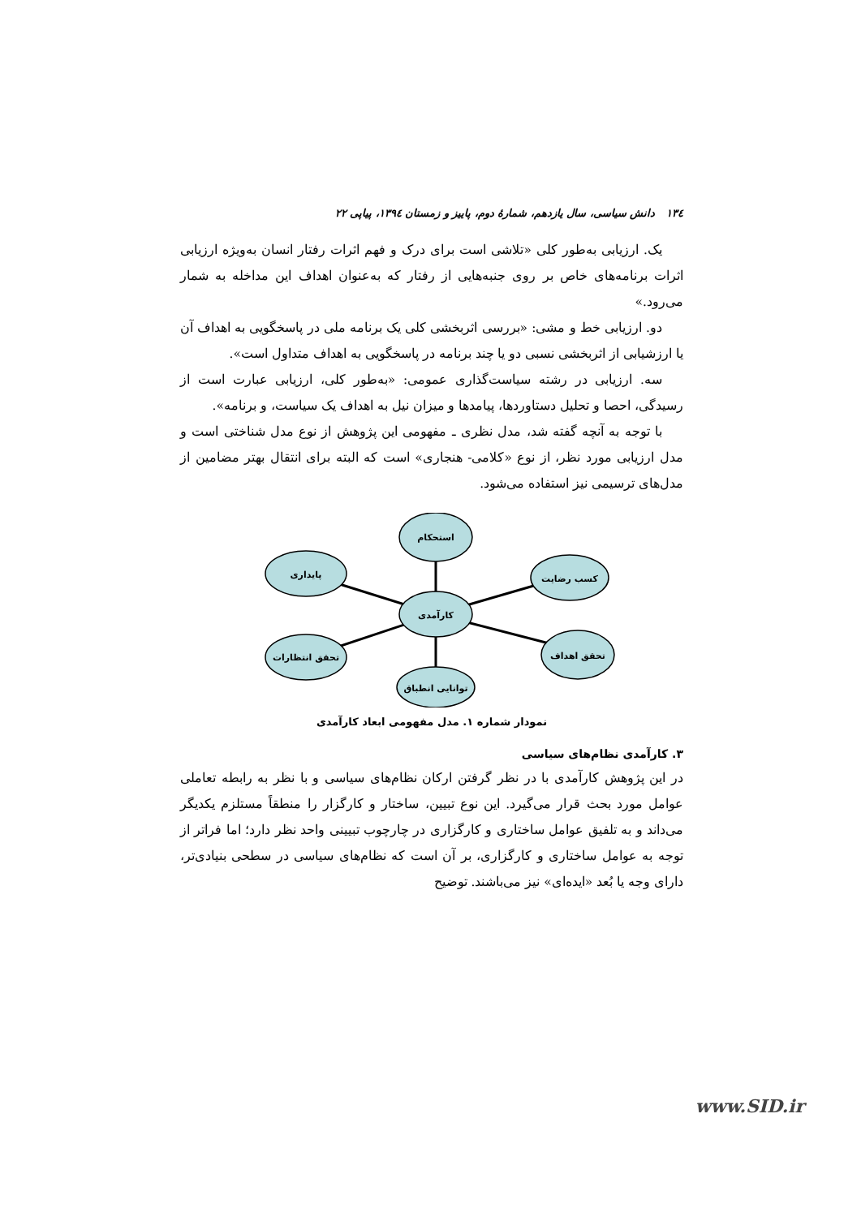١٣٤ دانش سیاسی، سال یازدهم، شمارهٔ دوم، پاییز و زمستان ١٣٩٤، پیاپی ٢٢
یک. ارزیابی به‌طور کلی «تلاشی است برای درک و فهم اثرات رفتار انسان به‌ویژه ارزیابی اثرات برنامه‌های خاص بر روی جنبه‌هایی از رفتار که به‌عنوان اهداف این مداخله به شمار می‌رود.»
دو. ارزیابی خط و مشی: «بررسی اثربخشی کلی یک برنامه ملی در پاسخگویی به اهداف آن یا ارزشیابی از اثربخشی نسبی دو یا چند برنامه در پاسخگویی به اهداف متداول است».
سه. ارزیابی در رشته سیاست‌گذاری عمومی: «به‌طور کلی، ارزیابی عبارت است از رسیدگی، احصا و تحلیل دستاوردها، پیامدها و میزان نیل به اهداف یک سیاست، و برنامه».
با توجه به آنچه گفته شد، مدل نظری ـ مفهومی این پژوهش از نوع مدل شناختی است و مدل ارزیابی مورد نظر، از نوع «کلامی- هنجاری» است که البته برای انتقال بهتر مضامین از مدل‌های ترسیمی نیز استفاده می‌شود.
استحکام
پایداری
کسب رضایت
کارآمدی
تحقق انتظارات
تحقق اهداف
توانایی انطباق
نمودار شماره ١. مدل مفهومی ابعاد کارآمدی
٣. کارآمدی نظام‌های سیاسی
در این پژوهش کارآمدی با در نظر گرفتن ارکان نظام‌های سیاسی و با نظر به رابطه تعاملی عوامل مورد بحث قرار می‌گیرد. این نوع تبیین، ساختار و کارگزار را منطقاً مستلزم یکدیگر می‌داند و به تلفیق عوامل ساختاری و کارگزاری در چارچوب تبیینی واحد نظر دارد؛ اما فراتر از توجه به عوامل ساختاری و کارگزاری، بر آن است که نظام‌های سیاسی در سطحی بنیادی‌تر، دارای وجه یا بُعد «ایده‌ای» نیز می‌باشند. توضیح
www.SID.ir